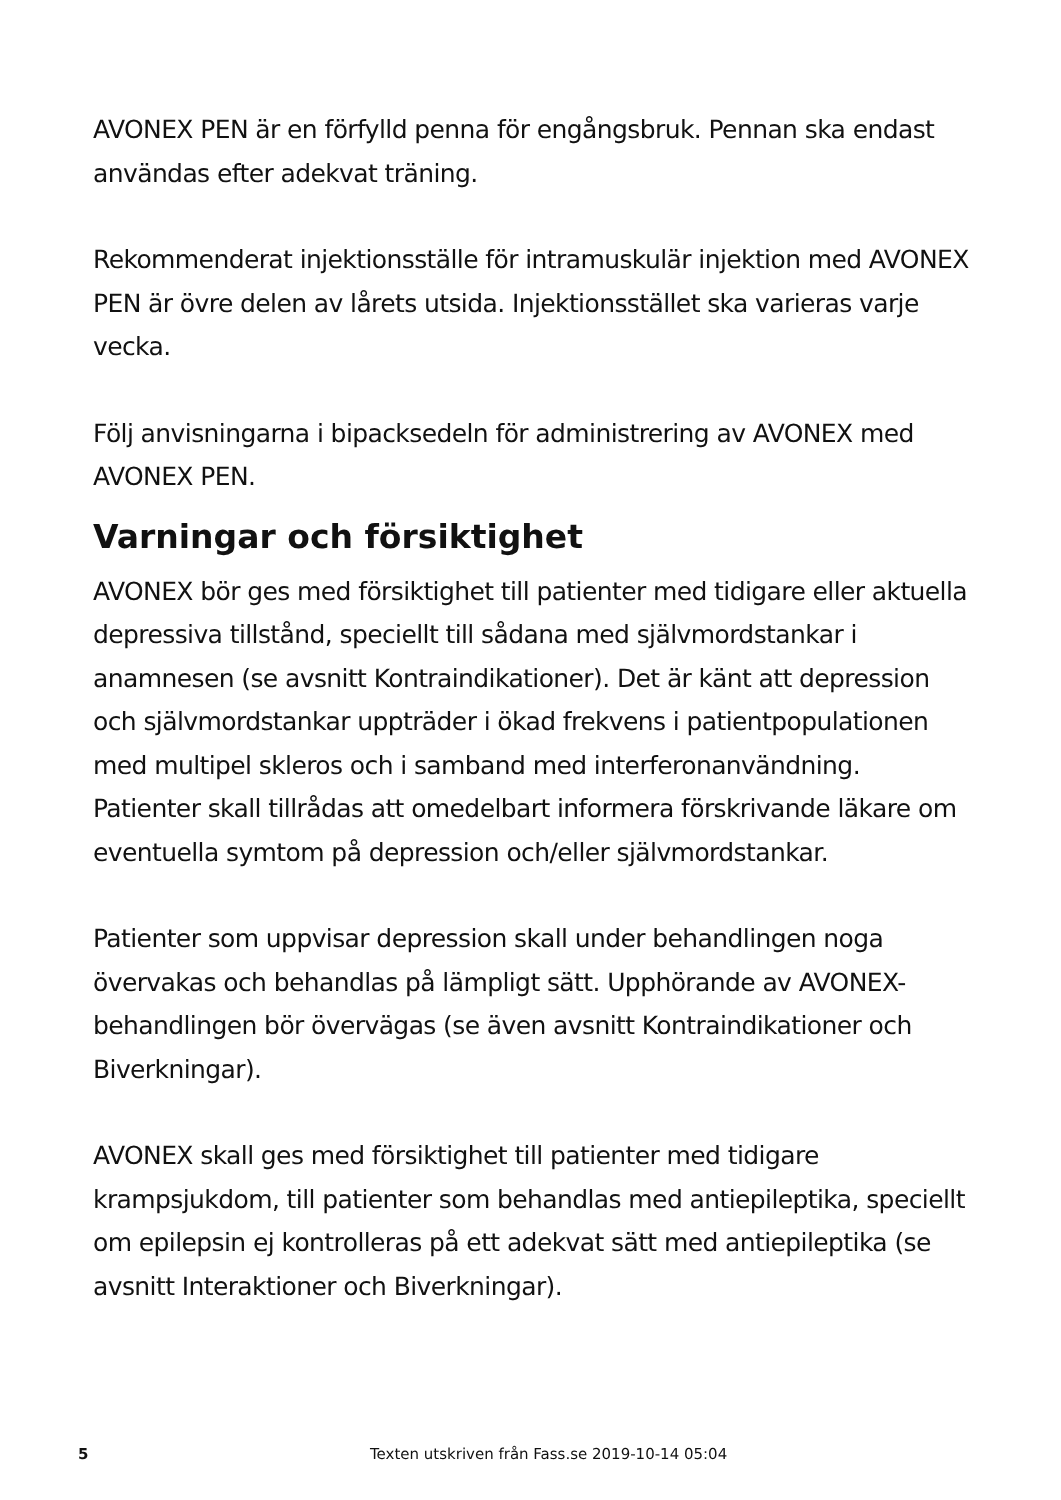AVONEX PEN är en förfylld penna för engångsbruk. Pennan ska endast användas efter adekvat träning.
Rekommenderat injektionsställe för intramuskulär injektion med AVONEX PEN är övre delen av lårets utsida. Injektionsstället ska varieras varje vecka.
Följ anvisningarna i bipacksedeln för administrering av AVONEX med AVONEX PEN.
Varningar och försiktighet
AVONEX bör ges med försiktighet till patienter med tidigare eller aktuella depressiva tillstånd, speciellt till sådana med självmordstankar i anamnesen (se avsnitt Kontraindikationer). Det är känt att depression och självmordstankar uppträder i ökad frekvens i patientpopulationen med multipel skleros och i samband med interferonanvändning. Patienter skall tillrådas att omedelbart informera förskrivande läkare om eventuella symtom på depression och/eller självmordstankar.
Patienter som uppvisar depression skall under behandlingen noga övervakas och behandlas på lämpligt sätt. Upphörande av AVONEX-behandlingen bör övervägas (se även avsnitt Kontraindikationer och Biverkningar).
AVONEX skall ges med försiktighet till patienter med tidigare krampsjukdom, till patienter som behandlas med antiepileptika, speciellt om epilepsin ej kontrolleras på ett adekvat sätt med antiepileptika (se avsnitt Interaktioner och Biverkningar).
5 Texten utskriven från Fass.se 2019-10-14 05:04